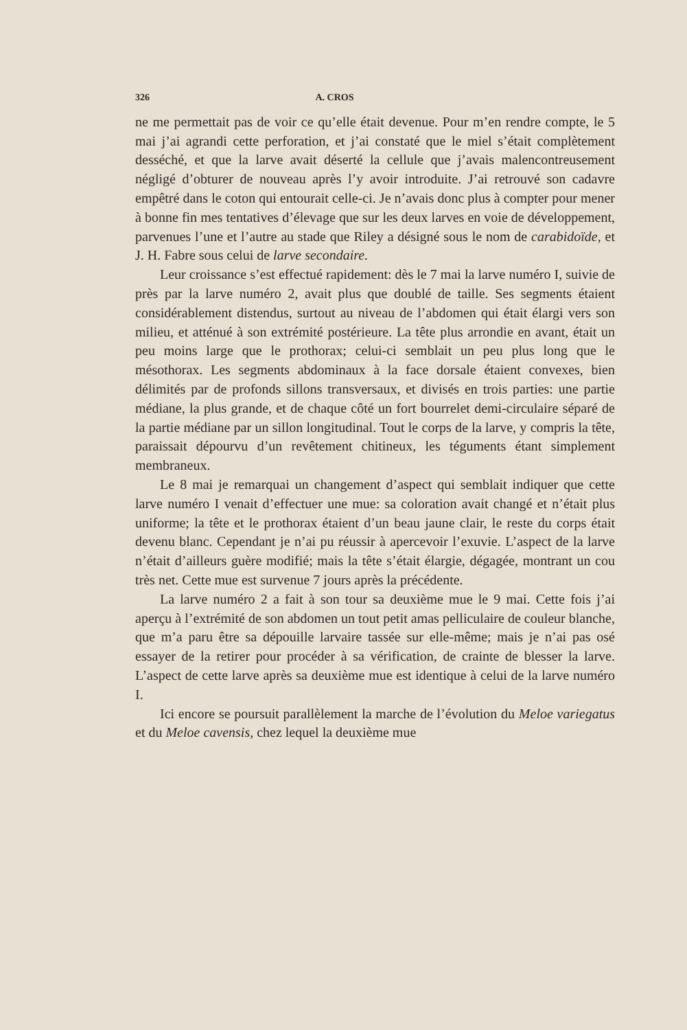326 A. CROS
ne me permettait pas de voir ce qu’elle était devenue. Pour m’en rendre compte, le 5 mai j’ai agrandi cette perforation, et j’ai constaté que le miel s’était complètement desséché, et que la larve avait déserté la cellule que j’avais malencontreusement négligé d’obturer de nouveau après l’y avoir introduite. J’ai retrouvé son cadavre empêtré dans le coton qui entourait celle-ci. Je n’avais donc plus à compter pour mener à bonne fin mes tentatives d’élevage que sur les deux larves en voie de développement, parvenues l’une et l’autre au stade que Riley a désigné sous le nom de carabidoïde, et J. H. Fabre sous celui de larve secondaire.
Leur croissance s’est effectué rapidement: dès le 7 mai la larve numéro I, suivie de près par la larve numéro 2, avait plus que doublé de taille. Ses segments étaient considérablement distendus, surtout au niveau de l’abdomen qui était élargi vers son milieu, et atténué à son extrémité postérieure. La tête plus arrondie en avant, était un peu moins large que le prothorax; celui-ci semblait un peu plus long que le mésothorax. Les segments abdominaux à la face dorsale étaient convexes, bien délimités par de profonds sillons transversaux, et divisés en trois parties: une partie médiane, la plus grande, et de chaque côté un fort bourrelet demi-circulaire séparé de la partie médiane par un sillon longitudinal. Tout le corps de la larve, y compris la tête, paraissait dépourvu d’un revêtement chitineux, les téguments étant simplement membraneux.
Le 8 mai je remarquai un changement d’aspect qui semblait indiquer que cette larve numéro I venait d’effectuer une mue: sa coloration avait changé et n’était plus uniforme; la tête et le prothorax étaient d’un beau jaune clair, le reste du corps était devenu blanc. Cependant je n’ai pu réussir à apercevoir l’exuvie. L’aspect de la larve n’était d’ailleurs guère modifié; mais la tête s’était élargie, dégagée, montrant un cou très net. Cette mue est survenue 7 jours après la précédente.
La larve numéro 2 a fait à son tour sa deuxième mue le 9 mai. Cette fois j’ai aperçu à l’extrémité de son abdomen un tout petit amas pelliculaire de couleur blanche, que m’a paru être sa dépouille larvaire tassée sur elle-même; mais je n’ai pas osé essayer de la retirer pour procéder à sa vérification, de crainte de blesser la larve. L’aspect de cette larve après sa deuxième mue est identique à celui de la larve numéro I.
Ici encore se poursuit parallèlement la marche de l’évolution du Meloe variegatus et du Meloe cavensis, chez lequel la deuxième mue